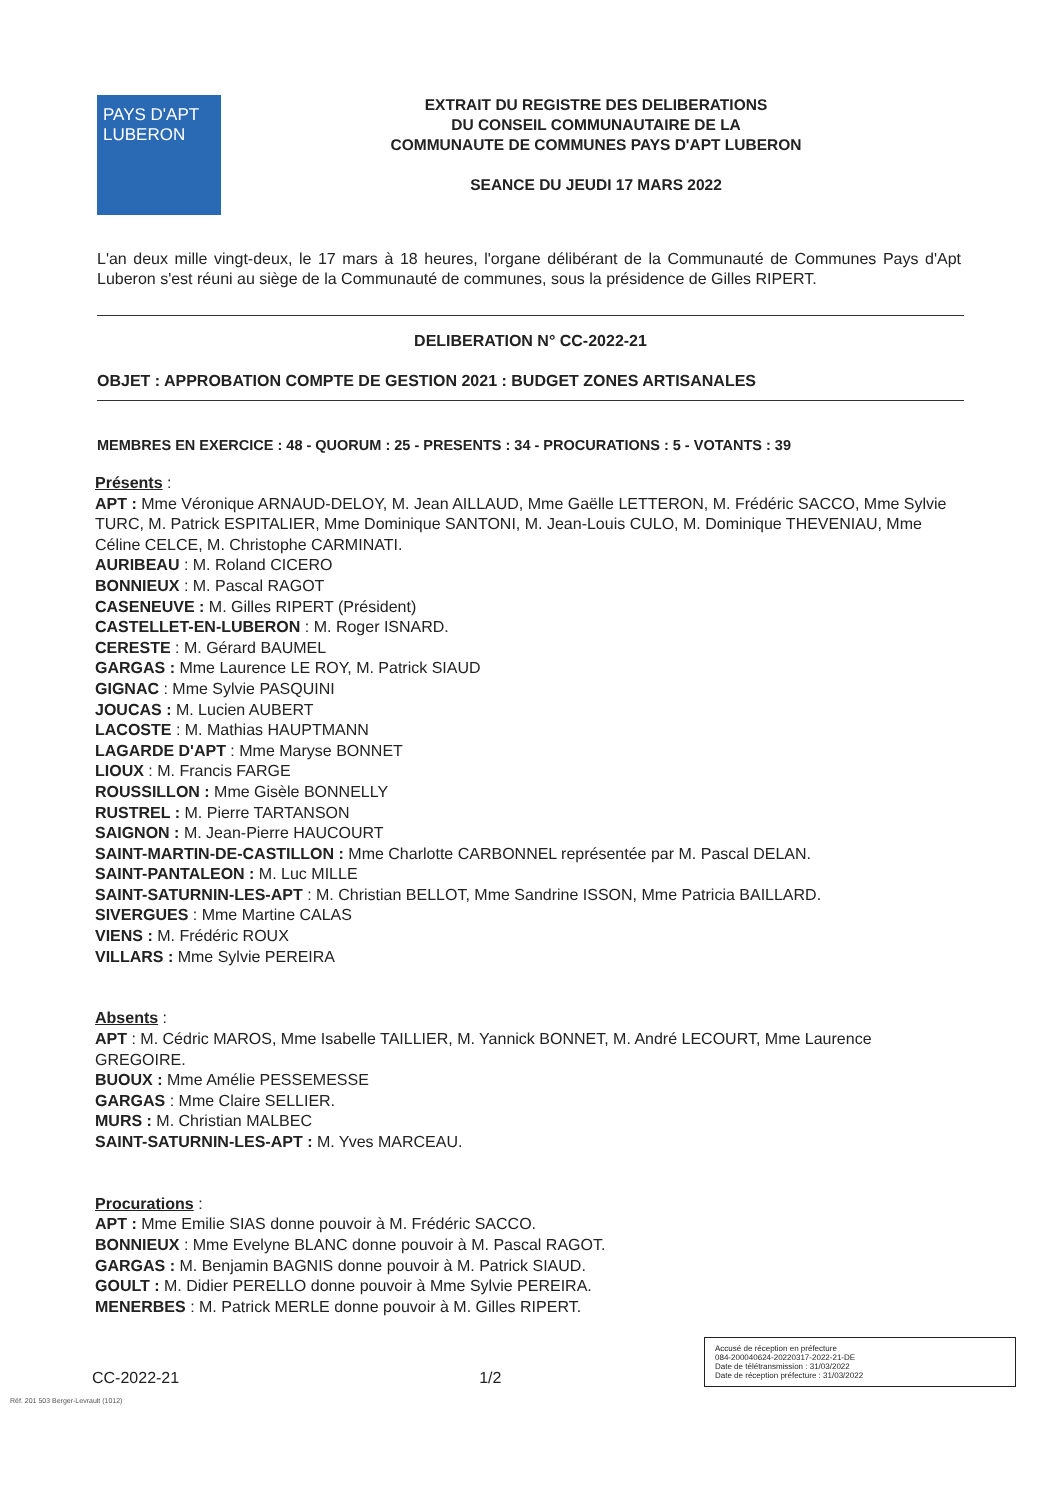PAYS D'APT
LUBERON
EXTRAIT DU REGISTRE DES DELIBERATIONS
DU CONSEIL COMMUNAUTAIRE DE LA
COMMUNAUTE DE COMMUNES PAYS D'APT LUBERON
SEANCE DU JEUDI 17 MARS 2022
L'an deux mille vingt-deux, le 17 mars à 18 heures, l'organe délibérant de la Communauté de Communes Pays d'Apt Luberon s'est réuni au siège de la Communauté de communes, sous la présidence de Gilles RIPERT.
DELIBERATION N° CC-2022-21
OBJET : APPROBATION COMPTE DE GESTION 2021 : BUDGET ZONES ARTISANALES
MEMBRES EN EXERCICE : 48 - QUORUM : 25 - PRESENTS : 34 - PROCURATIONS : 5 - VOTANTS : 39
Présents :
APT : Mme Véronique ARNAUD-DELOY, M. Jean AILLAUD, Mme Gaëlle LETTERON, M. Frédéric SACCO, Mme Sylvie TURC, M. Patrick ESPITALIER, Mme Dominique SANTONI, M. Jean-Louis CULO, M. Dominique THEVENIAU, Mme Céline CELCE, M. Christophe CARMINATI.
AURIBEAU : M. Roland CICERO
BONNIEUX : M. Pascal RAGOT
CASENEUVE : M. Gilles RIPERT (Président)
CASTELLET-EN-LUBERON : M. Roger ISNARD.
CERESTE : M. Gérard BAUMEL
GARGAS : Mme Laurence LE ROY, M. Patrick SIAUD
GIGNAC : Mme Sylvie PASQUINI
JOUCAS : M. Lucien AUBERT
LACOSTE : M. Mathias HAUPTMANN
LAGARDE D'APT : Mme Maryse BONNET
LIOUX : M. Francis FARGE
ROUSSILLON : Mme Gisèle BONNELLY
RUSTREL : M. Pierre TARTANSON
SAIGNON : M. Jean-Pierre HAUCOURT
SAINT-MARTIN-DE-CASTILLON : Mme Charlotte CARBONNEL représentée par M. Pascal DELAN.
SAINT-PANTALEON : M. Luc MILLE
SAINT-SATURNIN-LES-APT : M. Christian BELLOT, Mme Sandrine ISSON, Mme Patricia BAILLARD.
SIVERGUES : Mme Martine CALAS
VIENS : M. Frédéric ROUX
VILLARS : Mme Sylvie PEREIRA
Absents :
APT : M. Cédric MAROS, Mme Isabelle TAILLIER, M. Yannick BONNET, M. André LECOURT, Mme Laurence GREGOIRE.
BUOUX : Mme Amélie PESSEMESSE
GARGAS : Mme Claire SELLIER.
MURS : M. Christian MALBEC
SAINT-SATURNIN-LES-APT : M. Yves MARCEAU.
Procurations :
APT : Mme Emilie SIAS donne pouvoir à M. Frédéric SACCO.
BONNIEUX : Mme Evelyne BLANC donne pouvoir à M. Pascal RAGOT.
GARGAS : M. Benjamin BAGNIS donne pouvoir à M. Patrick SIAUD.
GOULT : M. Didier PERELLO donne pouvoir à Mme Sylvie PEREIRA.
MENERBES : M. Patrick MERLE donne pouvoir à M. Gilles RIPERT.
CC-2022-21 1/2
Accusé de réception en préfecture
084-200040624-20220317-2022-21-DE
Date de télétransmission : 31/03/2022
Date de réception préfecture : 31/03/2022
Réf. 201 503 Berger-Levrault (1012)